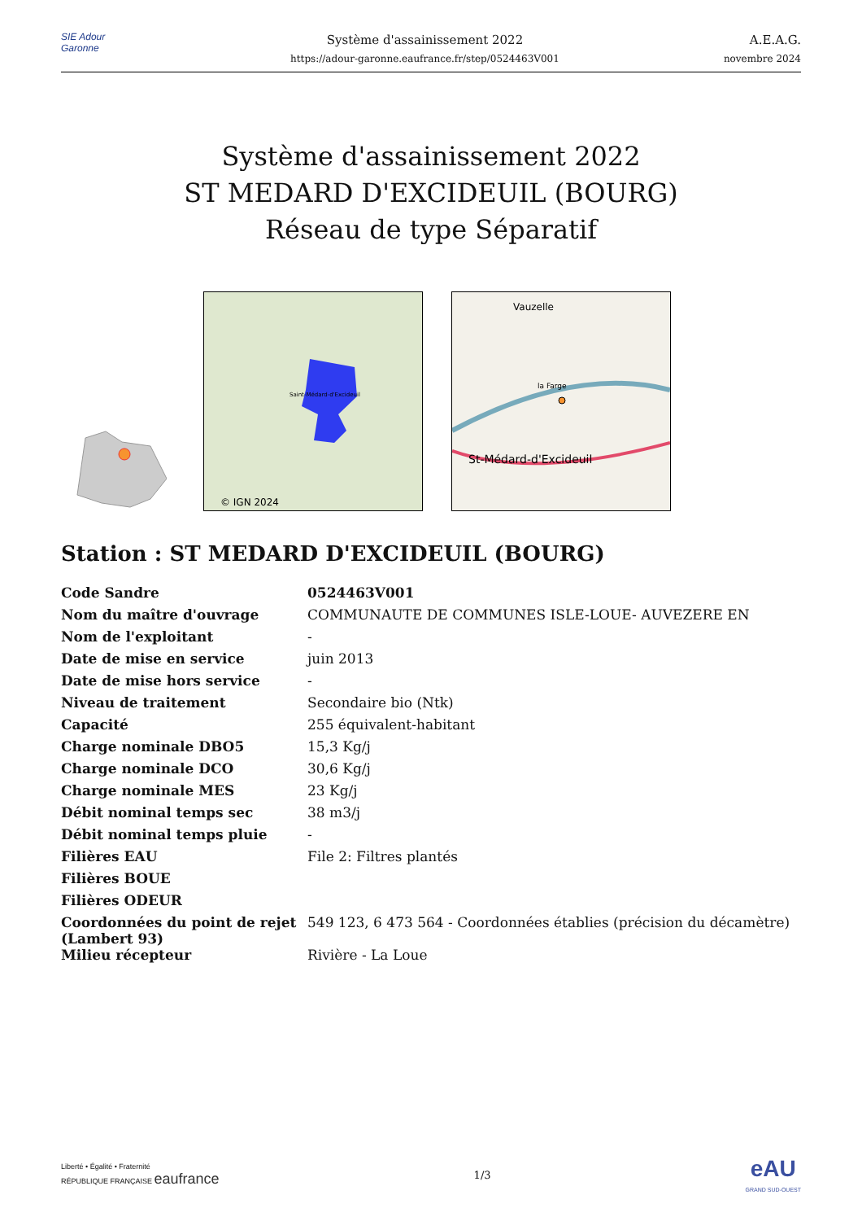SIE Adour Garonne
Système d'assainissement 2022
https://adour-garonne.eaufrance.fr/step/0524463V001
A.E.A.G.
novembre 2024
Système d'assainissement 2022
ST MEDARD D'EXCIDEUIL (BOURG)
Réseau de type Séparatif
Saint-Médard-d'Excideuil
© IGN 2024
Vauzelle
la Farge
St-Médard-d'Excideuil
Station : ST MEDARD D'EXCIDEUIL (BOURG)
| Code Sandre | 0524463V001 |
| Nom du maître d'ouvrage | COMMUNAUTE DE COMMUNES ISLE-LOUE- AUVEZERE EN |
| Nom de l'exploitant | - |
| Date de mise en service | juin 2013 |
| Date de mise hors service | - |
| Niveau de traitement | Secondaire bio (Ntk) |
| Capacité | 255 équivalent-habitant |
| Charge nominale DBO5 | 15,3 Kg/j |
| Charge nominale DCO | 30,6 Kg/j |
| Charge nominale MES | 23 Kg/j |
| Débit nominal temps sec | 38 m3/j |
| Débit nominal temps pluie | - |
| Filières EAU | File 2: Filtres plantés |
| Filières BOUE | |
| Filières ODEUR | |
| Coordonnées du point de rejet (Lambert 93) | 549 123, 6 473 564 - Coordonnées établies (précision du décamètre) |
| Milieu récepteur | Rivière - La Loue |
Liberté • Égalité • Fraternité
RÉPUBLIQUE FRANÇAISE eaufrance
1/3
eAU
GRAND SUD-OUEST